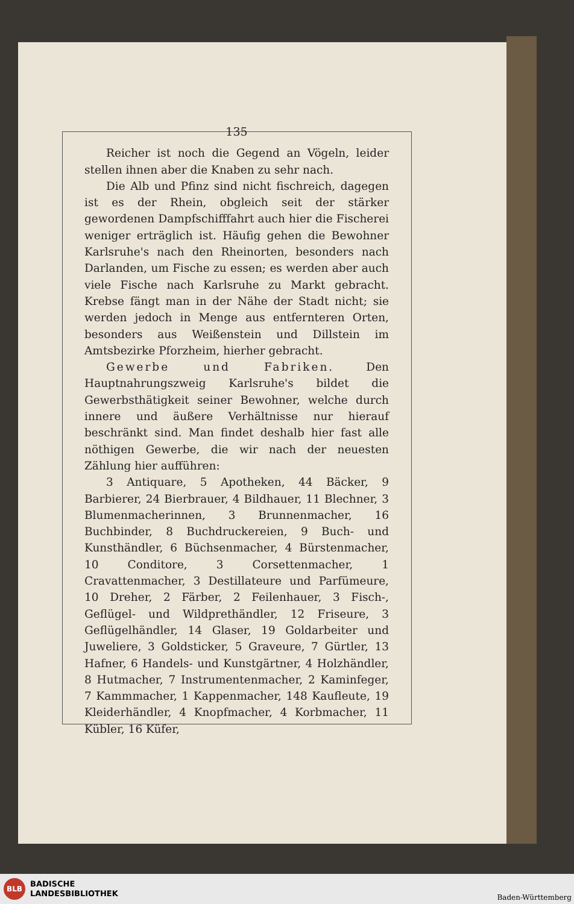135
Reicher ist noch die Gegend an Vögeln, leider stellen ihnen aber die Knaben zu sehr nach.
Die Alb und Pfinz sind nicht fischreich, dagegen ist es der Rhein, obgleich seit der stärker gewordenen Dampfschifffahrt auch hier die Fischerei weniger erträglich ist. Häufig gehen die Bewohner Karlsruhe's nach den Rheinorten, besonders nach Darlanden, um Fische zu essen; es werden aber auch viele Fische nach Karlsruhe zu Markt gebracht. Krebse fängt man in der Nähe der Stadt nicht; sie werden jedoch in Menge aus entfernteren Orten, besonders aus Weißenstein und Dillstein im Amtsbezirke Pforzheim, hierher gebracht.
Gewerbe und Fabriken. Den Hauptnahrungszweig Karlsruhe's bildet die Gewerbsthätigkeit seiner Bewohner, welche durch innere und äußere Verhältnisse nur hierauf beschränkt sind. Man findet deshalb hier fast alle nöthigen Gewerbe, die wir nach der neuesten Zählung hier aufführen:
3 Antiquare, 5 Apotheken, 44 Bäcker, 9 Barbierer, 24 Bierbrauer, 4 Bildhauer, 11 Blechner, 3 Blumenmacherinnen, 3 Brunnenmacher, 16 Buchbinder, 8 Buchdruckereien, 9 Buch- und Kunsthändler, 6 Büchsenmacher, 4 Bürstenmacher, 10 Conditore, 3 Corsettenmacher, 1 Cravattenmacher, 3 Destillateure und Parfümeure, 10 Dreher, 2 Färber, 2 Feilenhauer, 3 Fisch-, Geflügel- und Wildprethändler, 12 Friseure, 3 Geflügelhändler, 14 Glaser, 19 Goldarbeiter und Juweliere, 3 Goldsticker, 5 Graveure, 7 Gürtler, 13 Hafner, 6 Handels- und Kunstgärtner, 4 Holzhändler, 8 Hutmacher, 7 Instrumentenmacher, 2 Kaminfeger, 7 Kammmacher, 1 Kappenmacher, 148 Kaufleute, 19 Kleiderhändler, 4 Knopfmacher, 4 Korbmacher, 11 Kübler, 16 Küfer,
BLB
BADISCHE
LANDESBIBLIOTHEK
Baden-Württemberg